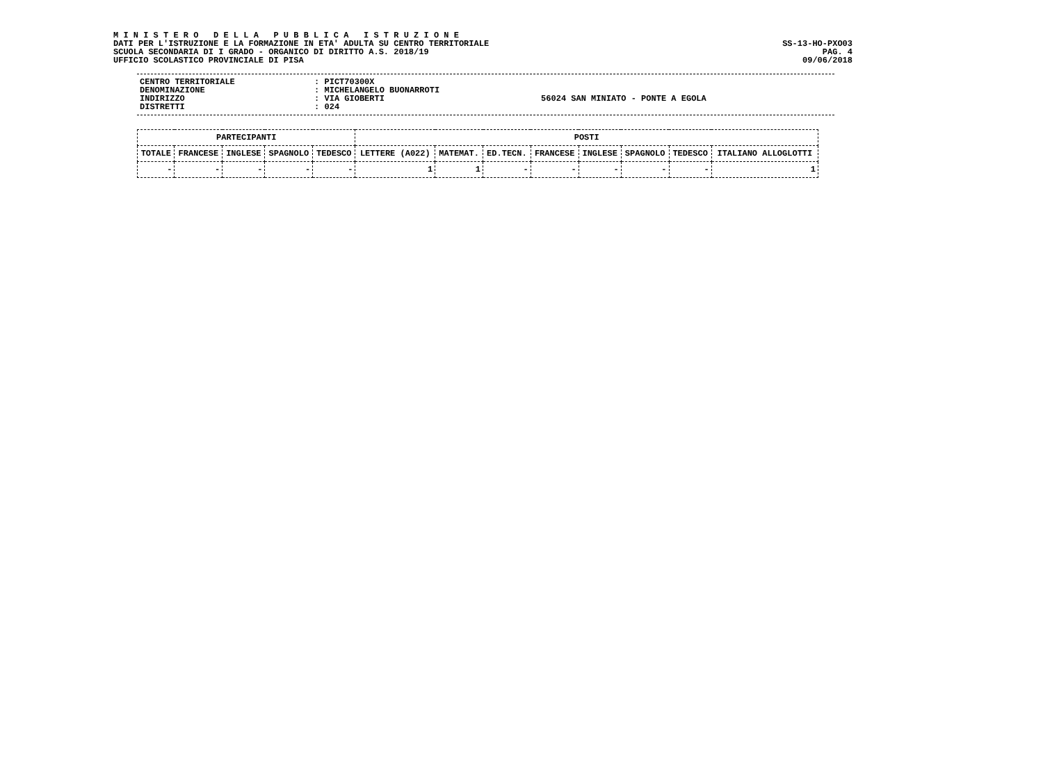M I N I S T E R O   D E L L A   P U B B L I C A   I S T R U Z I O N E
DATI PER L'ISTRUZIONE E LA FORMAZIONE IN ETA' ADULTA SU CENTRO TERRITORIALE
SCUOLA SECONDARIA DI I GRADO - ORGANICO DI DIRITTO A.S. 2018/19
UFFICIO SCOLASTICO PROVINCIALE DI PISA
SS-13-HO-PXO03
PAG. 4
09/06/2018
| CENTRO TERRITORIALE | : PICT70300X | |
| DENOMINAZIONE | : MICHELANGELO BUONARROTI | |
| INDIRIZZO | : VIA GIOBERTI | 56024 SAN MINIATO - PONTE A EGOLA |
| DISTRETTI | : 024 | |
| PARTECIPANTI | | | | | POSTI | | | | | | | |
| --- | --- | --- | --- | --- | --- | --- | --- | --- | --- | --- | --- | --- |
| TOTALE | FRANCESE | INGLESE | SPAGNOLO | TEDESCO | LETTERE (A022) | MATEMAT. | ED.TECN. | FRANCESE | INGLESE | SPAGNOLO | TEDESCO | ITALIANO ALLOGLOTTI |
| - | - | - | - | - | 1 | 1 | - | - | - | - | - | 1 |